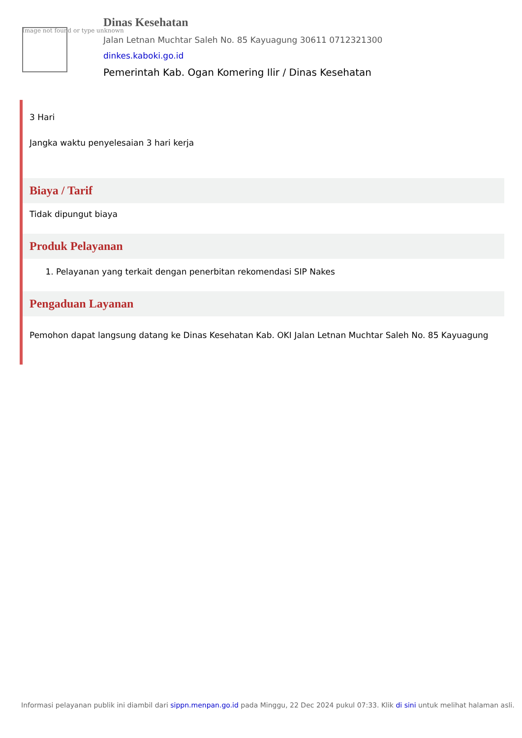Image not found or type unknown
Dinas Kesehatan
Jalan Letnan Muchtar Saleh No. 85 Kayuagung 30611 0712321300
dinkes.kaboki.go.id
Pemerintah Kab. Ogan Komering Ilir / Dinas Kesehatan
3 Hari
Jangka waktu penyelesaian 3 hari kerja
Biaya / Tarif
Tidak dipungut biaya
Produk Pelayanan
1. Pelayanan yang terkait dengan penerbitan rekomendasi SIP Nakes
Pengaduan Layanan
Pemohon dapat langsung datang ke Dinas Kesehatan Kab. OKI Jalan Letnan Muchtar Saleh No. 85 Kayuagung
Informasi pelayanan publik ini diambil dari sippn.menpan.go.id pada Minggu, 22 Dec 2024 pukul 07:33. Klik di sini untuk melihat halaman asli.